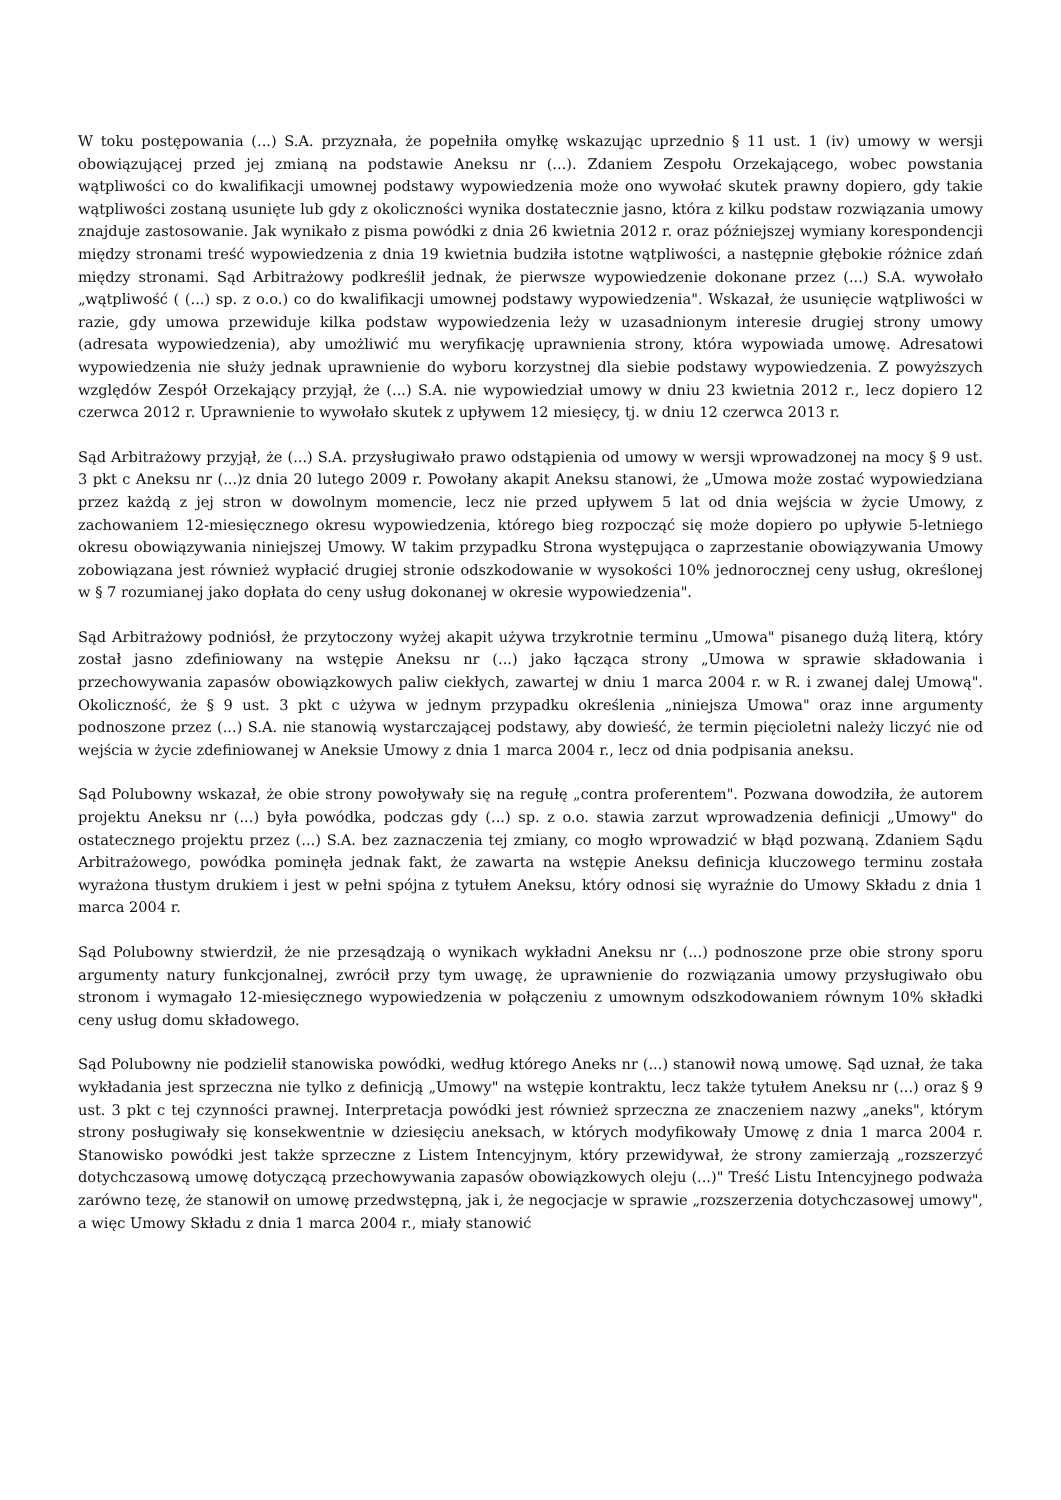W toku postępowania (...) S.A. przyznała, że popełniła omyłkę wskazując uprzednio § 11 ust. 1 (iv) umowy w wersji obowiązującej przed jej zmianą na podstawie Aneksu nr (...). Zdaniem Zespołu Orzekającego, wobec powstania wątpliwości co do kwalifikacji umownej podstawy wypowiedzenia może ono wywołać skutek prawny dopiero, gdy takie wątpliwości zostaną usunięte lub gdy z okoliczności wynika dostatecznie jasno, która z kilku podstaw rozwiązania umowy znajduje zastosowanie. Jak wynikało z pisma powódki z dnia 26 kwietnia 2012 r. oraz późniejszej wymiany korespondencji między stronami treść wypowiedzenia z dnia 19 kwietnia budziła istotne wątpliwości, a następnie głębokie różnice zdań między stronami. Sąd Arbitrażowy podkreślił jednak, że pierwsze wypowiedzenie dokonane przez (...) S.A. wywołało „wątpliwość ( (...) sp. z o.o.) co do kwalifikacji umownej podstawy wypowiedzenia". Wskazał, że usunięcie wątpliwości w razie, gdy umowa przewiduje kilka podstaw wypowiedzenia leży w uzasadnionym interesie drugiej strony umowy (adresata wypowiedzenia), aby umożliwić mu weryfikację uprawnienia strony, która wypowiada umowę. Adresatowi wypowiedzenia nie służy jednak uprawnienie do wyboru korzystnej dla siebie podstawy wypowiedzenia. Z powyższych względów Zespół Orzekający przyjął, że (...) S.A. nie wypowiedział umowy w dniu 23 kwietnia 2012 r., lecz dopiero 12 czerwca 2012 r. Uprawnienie to wywołało skutek z upływem 12 miesięcy, tj. w dniu 12 czerwca 2013 r.
Sąd Arbitrażowy przyjął, że (...) S.A. przysługiwało prawo odstąpienia od umowy w wersji wprowadzonej na mocy § 9 ust. 3 pkt c Aneksu nr (...)z dnia 20 lutego 2009 r. Powołany akapit Aneksu stanowi, że „Umowa może zostać wypowiedziana przez każdą z jej stron w dowolnym momencie, lecz nie przed upływem 5 lat od dnia wejścia w życie Umowy, z zachowaniem 12-miesięcznego okresu wypowiedzenia, którego bieg rozpocząć się może dopiero po upływie 5-letniego okresu obowiązywania niniejszej Umowy. W takim przypadku Strona występująca o zaprzestanie obowiązywania Umowy zobowiązana jest również wypłacić drugiej stronie odszkodowanie w wysokości 10% jednorocznej ceny usług, określonej w § 7 rozumianej jako dopłata do ceny usług dokonanej w okresie wypowiedzenia".
Sąd Arbitrażowy podniósł, że przytoczony wyżej akapit używa trzykrotnie terminu „Umowa" pisanego dużą literą, który został jasno zdefiniowany na wstępie Aneksu nr (...) jako łącząca strony „Umowa w sprawie składowania i przechowywania zapasów obowiązkowych paliw ciekłych, zawartej w dniu 1 marca 2004 r. w R. i zwanej dalej Umową". Okoliczność, że § 9 ust. 3 pkt c używa w jednym przypadku określenia „niniejsza Umowa" oraz inne argumenty podnoszone przez (...) S.A. nie stanowią wystarczającej podstawy, aby dowieść, że termin pięcioletni należy liczyć nie od wejścia w życie zdefiniowanej w Aneksie Umowy z dnia 1 marca 2004 r., lecz od dnia podpisania aneksu.
Sąd Polubowny wskazał, że obie strony powoływały się na regułę „contra proferentem". Pozwana dowodziła, że autorem projektu Aneksu nr (...) była powódka, podczas gdy (...) sp. z o.o. stawia zarzut wprowadzenia definicji „Umowy" do ostatecznego projektu przez (...) S.A. bez zaznaczenia tej zmiany, co mogło wprowadzić w błąd pozwaną. Zdaniem Sądu Arbitrażowego, powódka pominęła jednak fakt, że zawarta na wstępie Aneksu definicja kluczowego terminu została wyrażona tłustym drukiem i jest w pełni spójna z tytułem Aneksu, który odnosi się wyraźnie do Umowy Składu z dnia 1 marca 2004 r.
Sąd Polubowny stwierdził, że nie przesądzają o wynikach wykładni Aneksu nr (...) podnoszone prze obie strony sporu argumenty natury funkcjonalnej, zwrócił przy tym uwagę, że uprawnienie do rozwiązania umowy przysługiwało obu stronom i wymagało 12-miesięcznego wypowiedzenia w połączeniu z umownym odszkodowaniem równym 10% składki ceny usług domu składowego.
Sąd Polubowny nie podzielił stanowiska powódki, według którego Aneks nr (...) stanowił nową umowę. Sąd uznał, że taka wykładania jest sprzeczna nie tylko z definicją „Umowy" na wstępie kontraktu, lecz także tytułem Aneksu nr (...) oraz § 9 ust. 3 pkt c tej czynności prawnej. Interpretacja powódki jest również sprzeczna ze znaczeniem nazwy „aneks", którym strony posługiwały się konsekwentnie w dziesięciu aneksach, w których modyfikowały Umowę z dnia 1 marca 2004 r. Stanowisko powódki jest także sprzeczne z Listem Intencyjnym, który przewidywał, że strony zamierzają „rozszerzyć dotychczasową umowę dotyczącą przechowywania zapasów obowiązkowych oleju (...)" Treść Listu Intencyjnego podważa zarówno tezę, że stanowił on umowę przedwstępną, jak i, że negocjacje w sprawie „rozszerzenia dotychczasowej umowy", a więc Umowy Składu z dnia 1 marca 2004 r., miały stanowić